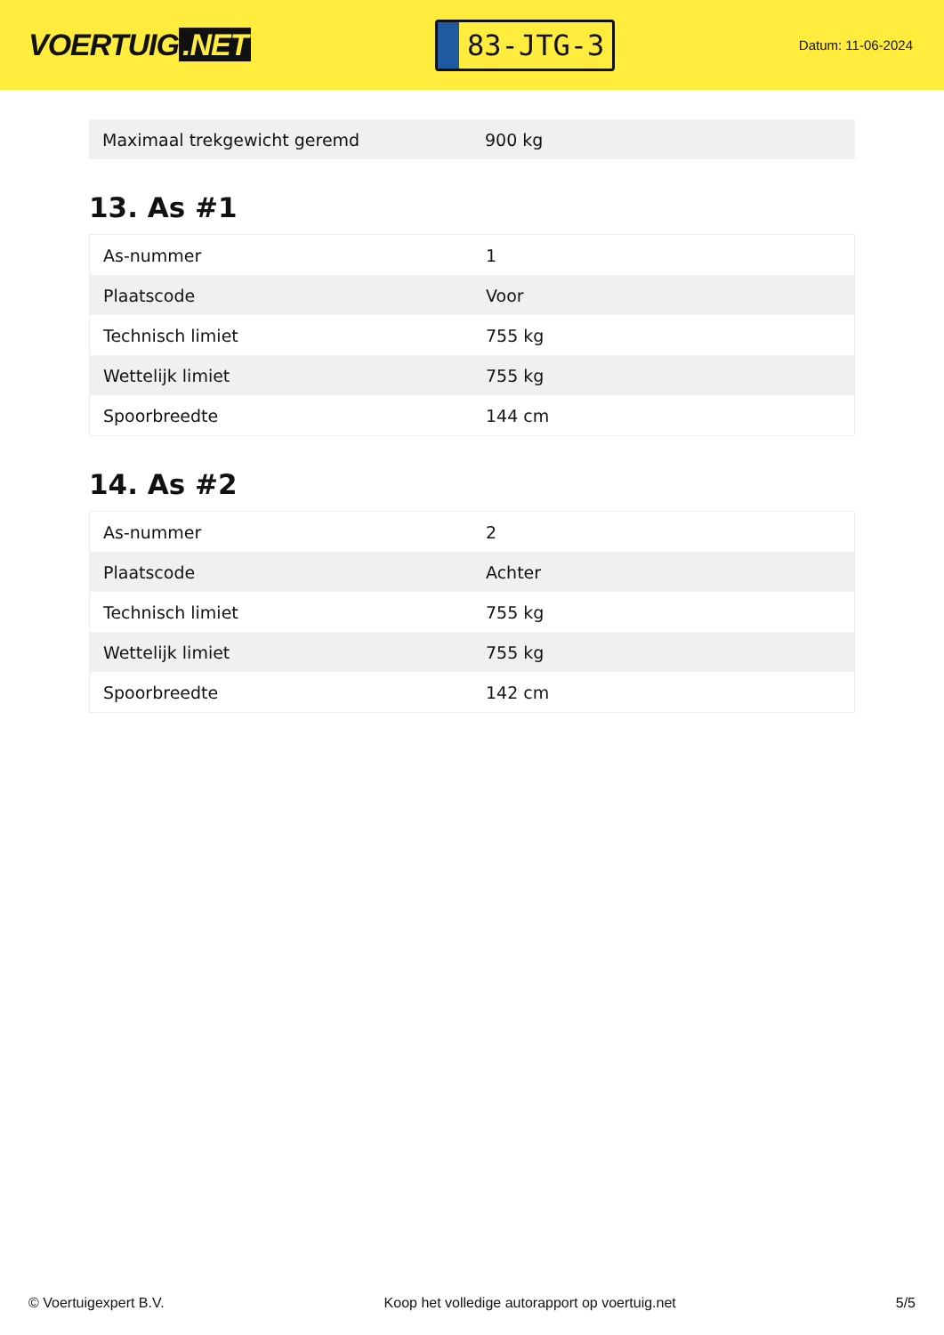VOERTUIG.NET
83-JTG-3
Datum: 11-06-2024
| Maximaal trekgewicht geremd | 900 kg |
13. As #1
| As-nummer | 1 |
| Plaatscode | Voor |
| Technisch limiet | 755 kg |
| Wettelijk limiet | 755 kg |
| Spoorbreedte | 144 cm |
14. As #2
| As-nummer | 2 |
| Plaatscode | Achter |
| Technisch limiet | 755 kg |
| Wettelijk limiet | 755 kg |
| Spoorbreedte | 142 cm |
© Voertuigexpert B.V. Koop het volledige autorapport op voertuig.net 5/5